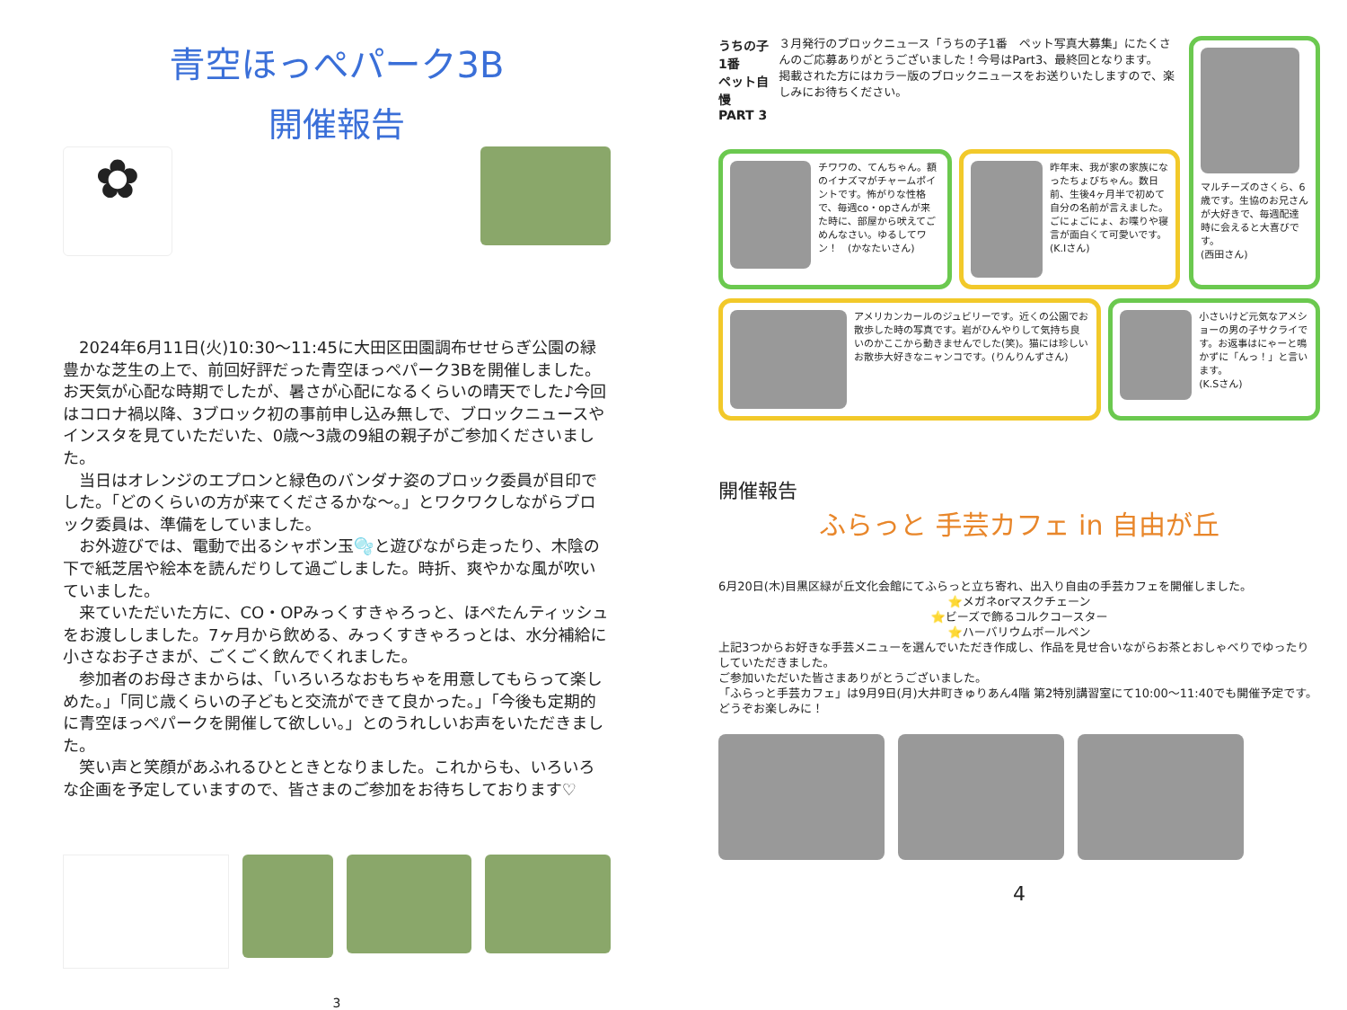青空ほっぺパーク3B
開催報告
✿
　2024年6月11日(火)10:30～11:45に大田区田園調布せせらぎ公園の緑豊かな芝生の上で、前回好評だった青空ほっぺパーク3Bを開催しました。お天気が心配な時期でしたが、暑さが心配になるくらいの晴天でした♪今回はコロナ禍以降、3ブロック初の事前申し込み無しで、ブロックニュースやインスタを見ていただいた、0歳～3歳の9組の親子がご参加くださいました。
　当日はオレンジのエプロンと緑色のバンダナ姿のブロック委員が目印でした。「どのくらいの方が来てくださるかな～。」とワクワクしながらブロック委員は、準備をしていました。
　お外遊びでは、電動で出るシャボン玉🫧と遊びながら走ったり、木陰の下で紙芝居や絵本を読んだりして過ごしました。時折、爽やかな風が吹いていました。
　来ていただいた方に、CO・OPみっくすきゃろっと、ほぺたんティッシュをお渡ししました。7ヶ月から飲める、みっくすきゃろっとは、水分補給に小さなお子さまが、ごくごく飲んでくれました。
　参加者のお母さまからは、「いろいろなおもちゃを用意してもらって楽しめた。」「同じ歳くらいの子どもと交流ができて良かった。」「今後も定期的に青空ほっぺパークを開催して欲しい。」とのうれしいお声をいただきました。
　笑い声と笑顔があふれるひとときとなりました。これからも、いろいろな企画を予定していますので、皆さまのご参加をお待ちしております♡
3
うちの子1番
ペット自慢
PART 3
３月発行のブロックニュース「うちの子1番　ペット写真大募集」にたくさんのご応募ありがとうございました！今号はPart3、最終回となります。
掲載された方にはカラー版のブロックニュースをお送りいたしますので、楽しみにお待ちください。
チワワの、てんちゃん。額のイナズマがチャームポイントです。怖がりな性格で、毎週co・opさんが来た時に、部屋から吠えてごめんなさい。ゆるしてワン！　(かなたいさん)
昨年末、我が家の家族になったちょびちゃん。数日前、生後4ヶ月半で初めて自分の名前が言えました。ごにょごにょ、お喋りや寝言が面白くて可愛いです。(K.Iさん)
マルチーズのさくら、6歳です。生協のお兄さんが大好きで、毎週配達時に会えると大喜びです。
(西田さん)
アメリカンカールのジュビリーです。近くの公園でお散歩した時の写真です。岩がひんやりして気持ち良いのかここから動きませんでした(笑)。猫には珍しいお散歩大好きなニャンコです。(りんりんずさん)
小さいけど元気なアメショーの男の子サクライです。お返事はにゃーと鳴かずに「んっ！」と言います。
(K.Sさん)
開催報告
ふらっと 手芸カフェ in 自由が丘
6月20日(木)目黒区緑が丘文化会館にてふらっと立ち寄れ、出入り自由の手芸カフェを開催しました。
⭐メガネorマスクチェーン
⭐ビーズで飾るコルクコースター
⭐ハーバリウムボールペン
上記3つからお好きな手芸メニューを選んでいただき作成し、作品を見せ合いながらお茶とおしゃべりでゆったりしていただきました。
ご参加いただいた皆さまありがとうございました。
「ふらっと手芸カフェ」は9月9日(月)大井町きゅりあん4階 第2特別講習室にて10:00～11:40でも開催予定です。どうぞお楽しみに！
4